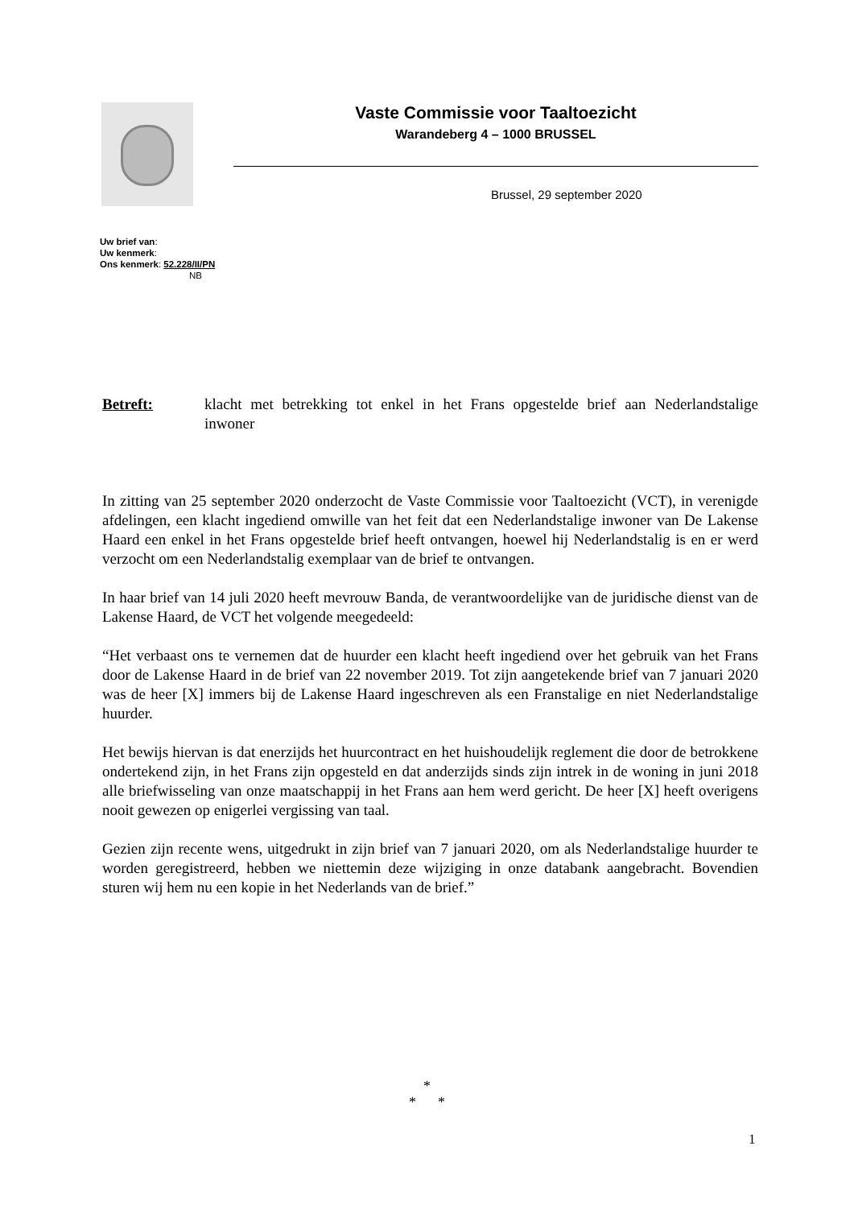Vaste Commissie voor Taaltoezicht
Warandeberg 4 – 1000 BRUSSEL
Brussel, 29 september 2020
Uw brief van:
Uw kenmerk:
Ons kenmerk: 52.228/II/PN
NB
Betreft: klacht met betrekking tot enkel in het Frans opgestelde brief aan Nederlandstalige inwoner
In zitting van 25 september 2020 onderzocht de Vaste Commissie voor Taaltoezicht (VCT), in verenigde afdelingen, een klacht ingediend omwille van het feit dat een Nederlandstalige inwoner van De Lakense Haard een enkel in het Frans opgestelde brief heeft ontvangen, hoewel hij Nederlandstalig is en er werd verzocht om een Nederlandstalig exemplaar van de brief te ontvangen.
In haar brief van 14 juli 2020 heeft mevrouw Banda, de verantwoordelijke van de juridische dienst van de Lakense Haard, de VCT het volgende meegedeeld:
“Het verbaast ons te vernemen dat de huurder een klacht heeft ingediend over het gebruik van het Frans door de Lakense Haard in de brief van 22 november 2019. Tot zijn aangetekende brief van 7 januari 2020 was de heer [X] immers bij de Lakense Haard ingeschreven als een Franstalige en niet Nederlandstalige huurder.
Het bewijs hiervan is dat enerzijds het huurcontract en het huishoudelijk reglement die door de betrokkene ondertekend zijn, in het Frans zijn opgesteld en dat anderzijds sinds zijn intrek in de woning in juni 2018 alle briefwisseling van onze maatschappij in het Frans aan hem werd gericht. De heer [X] heeft overigens nooit gewezen op enigerlei vergissing van taal.
Gezien zijn recente wens, uitgedrukt in zijn brief van 7 januari 2020, om als Nederlandstalige huurder te worden geregistreerd, hebben we niettemin deze wijziging in onze databank aangebracht. Bovendien sturen wij hem nu een kopie in het Nederlands van de brief.”
*
* *
1